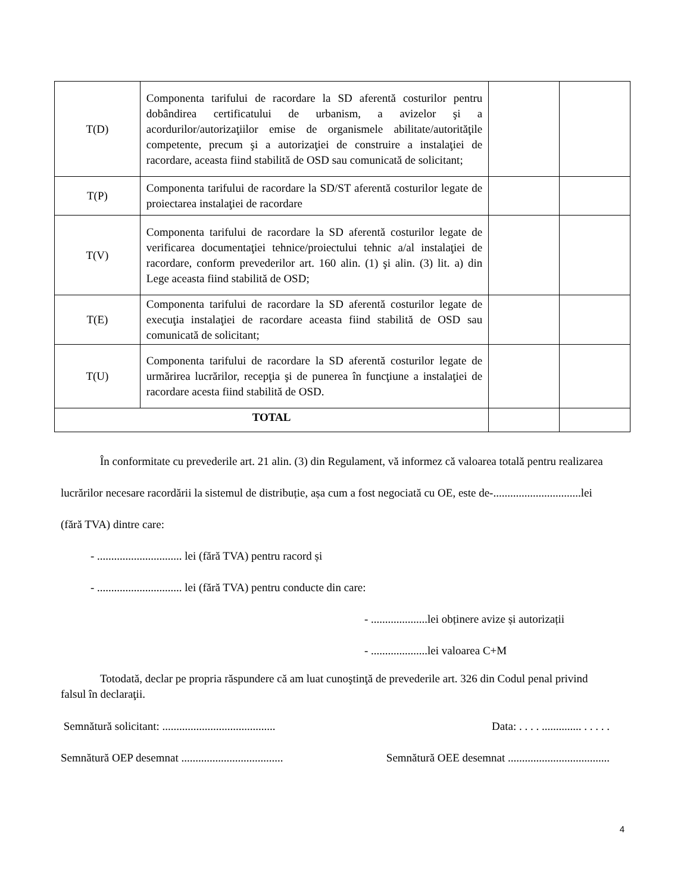| T(D) | Componenta tarifului de racordare la SD aferentă costurilor pentru dobândirea certificatului de urbanism, a avizelor şi a acordurilor/autorizaţiilor emise de organismele abilitate/autorităţile competente, precum şi a autorizaţiei de construire a instalaţiei de racordare, aceasta fiind stabilită de OSD sau comunicată de solicitant; | | |
| T(P) | Componenta tarifului de racordare la SD/ST aferentă costurilor legate de proiectarea instalaţiei de racordare | | |
| T(V) | Componenta tarifului de racordare la SD aferentă costurilor legate de verificarea documentaţiei tehnice/proiectului tehnic a/al instalaţiei de racordare, conform prevederilor art. 160 alin. (1) şi alin. (3) lit. a) din Lege aceasta fiind stabilită de OSD; | | |
| T(E) | Componenta tarifului de racordare la SD aferentă costurilor legate de execuţia instalaţiei de racordare aceasta fiind stabilită de OSD sau comunicată de solicitant; | | |
| T(U) | Componenta tarifului de racordare la SD aferentă costurilor legate de urmărirea lucrărilor, recepţia şi de punerea în funcţiune a instalaţiei de racordare acesta fiind stabilită de OSD. | | |
| TOTAL | | | |
În conformitate cu prevederile art. 21 alin. (3) din Regulament, vă informez că valoarea totală pentru realizarea lucrărilor necesare racordării la sistemul de distribuție, așa cum a fost negociată cu OE, este de-...............................lei (fără TVA) dintre care:
- .............................. lei (fără TVA) pentru racord și
- .............................. lei (fără TVA) pentru conducte din care:
- ....................lei obținere avize și autorizații
- ....................lei valoarea C+M
Totodată, declar pe propria răspundere că am luat cunoştinţă de prevederile art. 326 din Codul penal privind falsul în declaraţii.
Semnătură solicitant: ........................................ Data: . . . . .............. . . . . .
Semnătură OEP desemnat .................................... Semnătură OEE desemnat ....................................
4